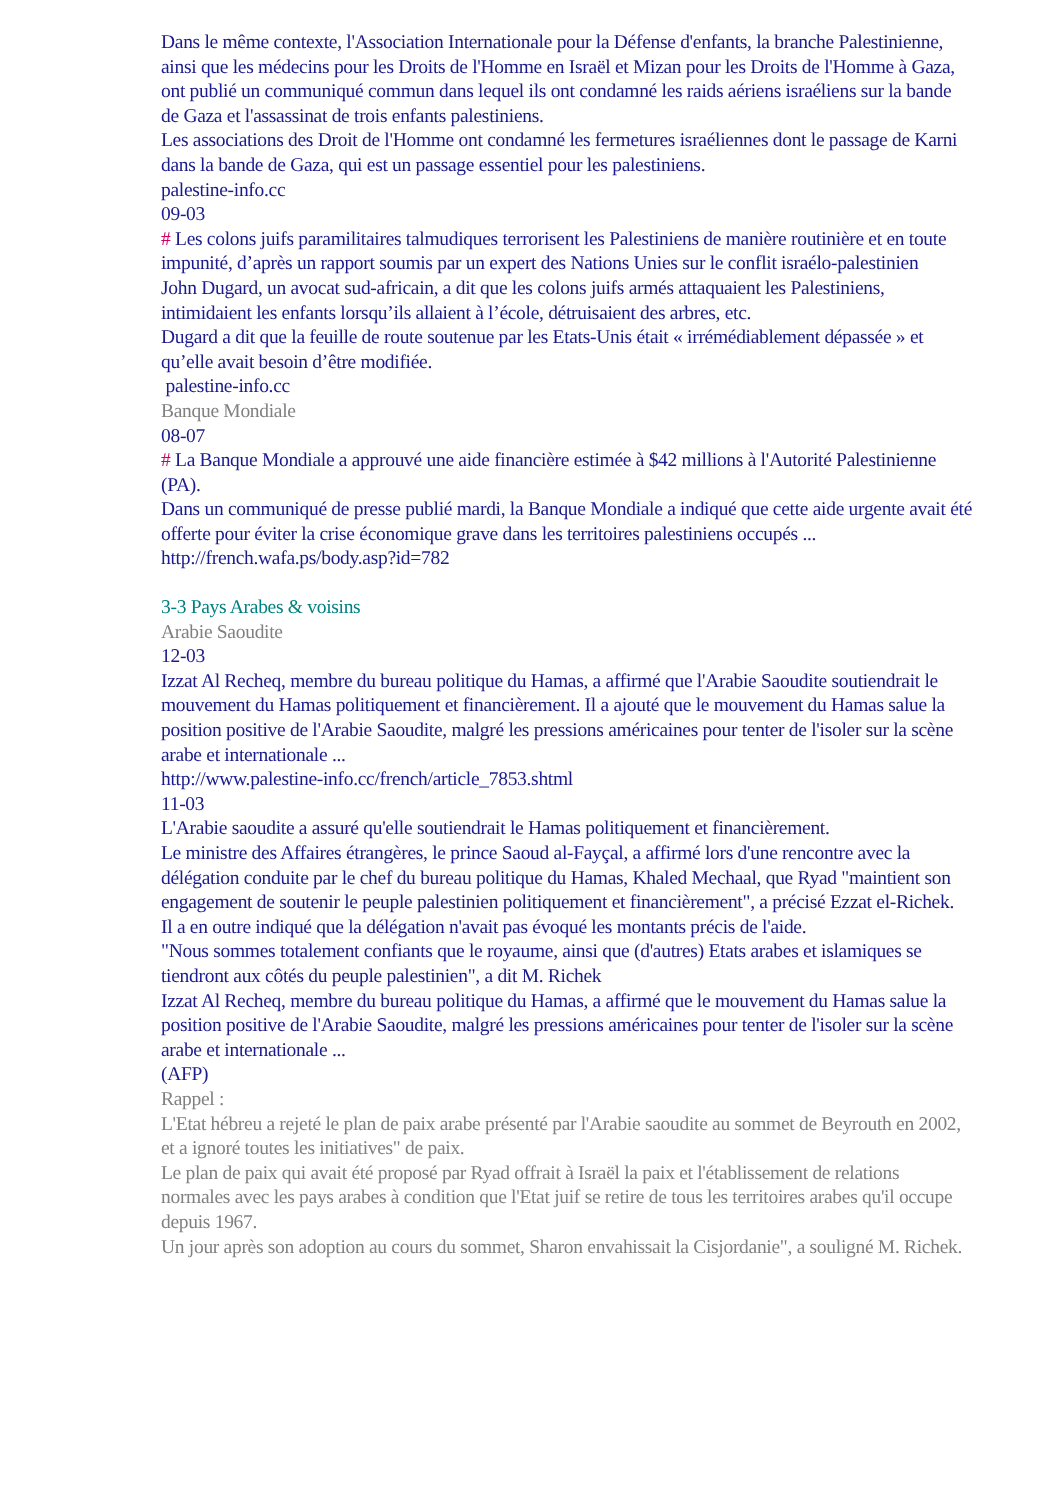Dans le même contexte, l'Association Internationale pour la Défense d'enfants, la branche Palestinienne, ainsi que les médecins pour les Droits de l'Homme en Israël et Mizan pour les Droits de l'Homme à Gaza, ont publié un communiqué commun dans lequel ils ont condamné les raids aériens israéliens sur la bande de Gaza et l'assassinat de trois enfants palestiniens.
Les associations des Droit de l'Homme ont condamné les fermetures israéliennes dont le passage de Karni dans la bande de Gaza, qui est un passage essentiel pour les palestiniens.
palestine-info.cc
09-03
# Les colons juifs paramilitaires talmudiques terrorisent les Palestiniens de manière routinière et en toute impunité, d’après un rapport soumis par un expert des Nations Unies sur le conflit israélo-palestinien
John Dugard, un avocat sud-africain, a dit que les colons juifs armés attaquaient les Palestiniens, intimidaient les enfants lorsqu’ils allaient à l’école, détruisaient des arbres, etc.
Dugard a dit que la feuille de route soutenue par les Etats-Unis était « irrémédiablement dépassée » et qu’elle avait besoin d’être modifiée.
palestine-info.cc
Banque Mondiale
08-07
# La Banque Mondiale a approuvé une aide financière estimée à $42 millions à l'Autorité Palestinienne (PA).
Dans un communiqué de presse publié mardi, la Banque Mondiale a indiqué que cette aide urgente avait été offerte pour éviter la crise économique grave dans les territoires palestiniens occupés ...
http://french.wafa.ps/body.asp?id=782
3-3 Pays Arabes & voisins
Arabie Saoudite
12-03
Izzat Al Recheq, membre du bureau politique du Hamas, a affirmé que l'Arabie Saoudite soutiendrait le mouvement du Hamas politiquement et financièrement. Il a ajouté que le mouvement du Hamas salue la position positive de l'Arabie Saoudite, malgré les pressions américaines pour tenter de l'isoler sur la scène arabe et internationale ...
http://www.palestine-info.cc/french/article_7853.shtml
11-03
L'Arabie saoudite a assuré qu'elle soutiendrait le Hamas politiquement et financièrement.
Le ministre des Affaires étrangères, le prince Saoud al-Fayçal, a affirmé lors d'une rencontre avec la délégation conduite par le chef du bureau politique du Hamas, Khaled Mechaal, que Ryad "maintient son engagement de soutenir le peuple palestinien politiquement et financièrement", a précisé Ezzat el-Richek.
Il a en outre indiqué que la délégation n'avait pas évoqué les montants précis de l'aide.
"Nous sommes totalement confiants que le royaume, ainsi que (d'autres) Etats arabes et islamiques se tiendront aux côtés du peuple palestinien", a dit M. Richek
Izzat Al Recheq, membre du bureau politique du Hamas, a affirmé que le mouvement du Hamas salue la position positive de l'Arabie Saoudite, malgré les pressions américaines pour tenter de l'isoler sur la scène arabe et internationale ...
(AFP)
Rappel :
L'Etat hébreu a rejeté le plan de paix arabe présenté par l'Arabie saoudite au sommet de Beyrouth en 2002, et a ignoré toutes les initiatives" de paix.
Le plan de paix qui avait été proposé par Ryad offrait à Israël la paix et l'établissement de relations normales avec les pays arabes à condition que l'Etat juif se retire de tous les territoires arabes qu'il occupe depuis 1967.
Un jour après son adoption au cours du sommet, Sharon envahissait la Cisjordanie", a souligné M. Richek.